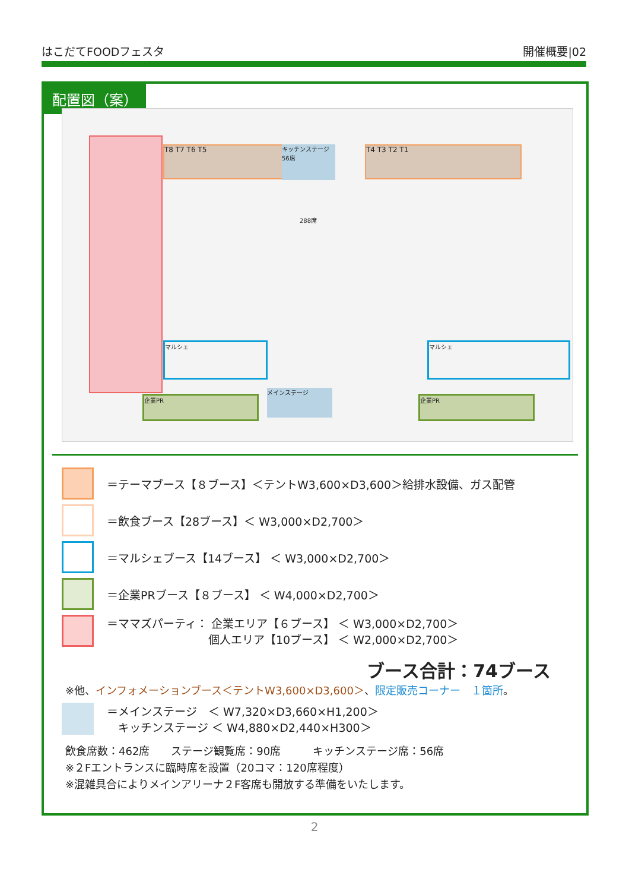はこだてFOODフェスタ 開催概要|02
配置図（案）
T8 T7 T6 T5 T4 T3 T2 T1
キッチンステージ 56席
メインステージ
マルシェ マルシェ
企業PR 企業PR
288席
＝テーマブース【８ブース】＜テントW3,600×D3,600＞給排水設備、ガス配管
＝飲食ブース【28ブース】＜ W3,000×D2,700＞
＝マルシェブース【14ブース】 ＜ W3,000×D2,700＞
＝企業PRブース【８ブース】 ＜ W4,000×D2,700＞
＝ママズパーティ： 企業エリア【６ブース】 ＜ W3,000×D2,700＞
　　　　　　　　　個人エリア【10ブース】 ＜ W2,000×D2,700＞
ブース合計：74ブース
※他、インフォメーションブース＜テントW3,600×D3,600＞、限定販売コーナー　１箇所。
＝メインステージ　＜ W7,320×D3,660×H1,200＞
　キッチンステージ ＜ W4,880×D2,440×H300＞
飲食席数：462席　　ステージ観覧席：90席　　　キッチンステージ席：56席
※２Fエントランスに臨時席を設置（20コマ：120席程度）
※混雑具合によりメインアリーナ２F客席も開放する準備をいたします。
2